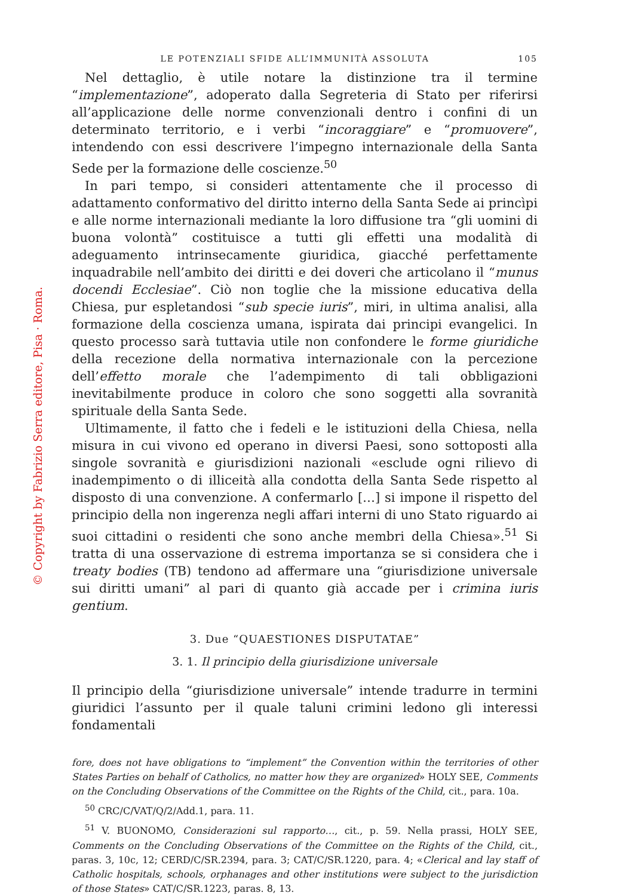© Copyright by Fabrizio Serra editore, Pisa · Roma.
LE POTENZIALI SFIDE ALL’IMMUNITÀ ASSOLUTA 105
Nel dettaglio, è utile notare la distinzione tra il termine “implementazione”, adoperato dalla Segreteria di Stato per riferirsi all’applicazione delle norme convenzionali dentro i confini di un determinato territorio, e i verbi “incoraggiare” e “promuovere”, intendendo con essi descrivere l’impegno internazionale della Santa Sede per la formazione delle coscienze.<sup>50</sup>
In pari tempo, si consideri attentamente che il processo di adattamento conformativo del diritto interno della Santa Sede ai princìpi e alle norme internazionali mediante la loro diffusione tra “gli uomini di buona volontà” costituisce a tutti gli effetti una modalità di adeguamento intrinsecamente giuridica, giacché perfettamente inquadrabile nell’ambito dei diritti e dei doveri che articolano il “munus docendi Ecclesiae”. Ciò non toglie che la missione educativa della Chiesa, pur espletandosi “sub specie iuris”, miri, in ultima analisi, alla formazione della coscienza umana, ispirata dai principi evangelici. In questo processo sarà tuttavia utile non confondere le forme giuridiche della recezione della normativa internazionale con la percezione dell’effetto morale che l’adempimento di tali obbligazioni inevitabilmente produce in coloro che sono soggetti alla sovranità spirituale della Santa Sede.
Ultimamente, il fatto che i fedeli e le istituzioni della Chiesa, nella misura in cui vivono ed operano in diversi Paesi, sono sottoposti alla singole sovranità e giurisdizioni nazionali «esclude ogni rilievo di inadempimento o di illiceità alla condotta della Santa Sede rispetto al disposto di una convenzione. A confermarlo […] si impone il rispetto del principio della non ingerenza negli affari interni di uno Stato riguardo ai suoi cittadini o residenti che sono anche membri della Chiesa».<sup>51</sup> Si tratta di una osservazione di estrema importanza se si considera che i treaty bodies (TB) tendono ad affermare una “giurisdizione universale sui diritti umani” al pari di quanto già accade per i crimina iuris gentium.
3. Due “QUAESTIONES DISPUTATAE”
3. 1. Il principio della giurisdizione universale
Il principio della “giurisdizione universale” intende tradurre in termini giuridici l’assunto per il quale taluni crimini ledono gli interessi fondamentali
fore, does not have obligations to “implement” the Convention within the territories of other States Parties on behalf of Catholics, no matter how they are organized» HOLY SEE, Comments on the Concluding Observations of the Committee on the Rights of the Child, cit., para. 10a.
<sup>50</sup> CRC/C/VAT/Q/2/Add.1, para. 11.
<sup>51</sup> V. BUONOMO, Considerazioni sul rapporto…, cit., p. 59. Nella prassi, HOLY SEE, Comments on the Concluding Observations of the Committee on the Rights of the Child, cit., paras. 3, 10c, 12; CERD/C/SR.2394, para. 3; CAT/C/SR.1220, para. 4; «Clerical and lay staff of Catholic hospitals, schools, orphanages and other institutions were subject to the jurisdiction of those States» CAT/C/SR.1223, paras. 8, 13.